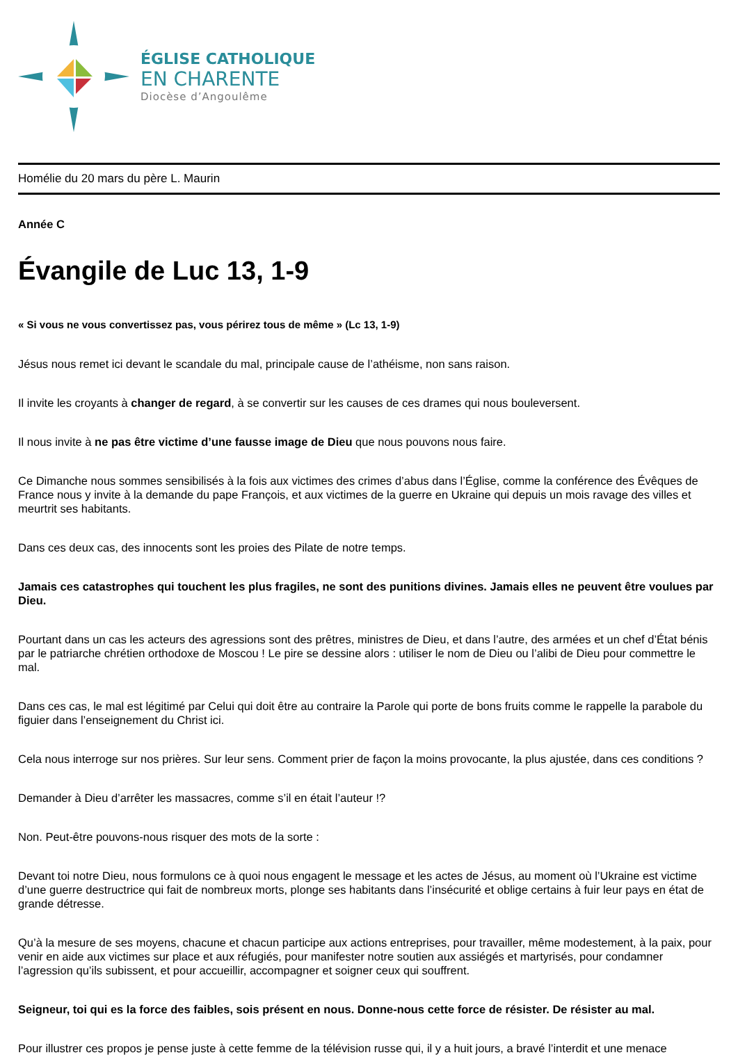ÉGLISE CATHOLIQUE
EN CHARENTE
Diocèse d’Angoulême
Homélie du 20 mars du père L. Maurin
Année C
Évangile de Luc 13, 1-9
« Si vous ne vous convertissez pas, vous périrez tous de même » (Lc 13, 1-9)
Jésus nous remet ici devant le scandale du mal, principale cause de l’athéisme, non sans raison.
Il invite les croyants à changer de regard, à se convertir sur les causes de ces drames qui nous bouleversent.
Il nous invite à ne pas être victime d’une fausse image de Dieu que nous pouvons nous faire.
Ce Dimanche nous sommes sensibilisés à la fois aux victimes des crimes d’abus dans l’Église, comme la conférence des Évêques de France nous y invite à la demande du pape François, et aux victimes de la guerre en Ukraine qui depuis un mois ravage des villes et meurtrit ses habitants.
Dans ces deux cas, des innocents sont les proies des Pilate de notre temps.
Jamais ces catastrophes qui touchent les plus fragiles, ne sont des punitions divines. Jamais elles ne peuvent être voulues par Dieu.
Pourtant dans un cas les acteurs des agressions sont des prêtres, ministres de Dieu, et dans l’autre, des armées et un chef d’État bénis par le patriarche chrétien orthodoxe de Moscou ! Le pire se dessine alors : utiliser le nom de Dieu ou l’alibi de Dieu pour commettre le mal.
Dans ces cas, le mal est légitimé par Celui qui doit être au contraire la Parole qui porte de bons fruits comme le rappelle la parabole du figuier dans l’enseignement du Christ ici.
Cela nous interroge sur nos prières. Sur leur sens. Comment prier de façon la moins provocante, la plus ajustée, dans ces conditions ?
Demander à Dieu d’arrêter les massacres, comme s’il en était l’auteur !?
Non. Peut-être pouvons-nous risquer des mots de la sorte :
Devant toi notre Dieu, nous formulons ce à quoi nous engagent le message et les actes de Jésus, au moment où l’Ukraine est victime d’une guerre destructrice qui fait de nombreux morts, plonge ses habitants dans l’insécurité et oblige certains à fuir leur pays en état de grande détresse.
Qu’à la mesure de ses moyens, chacune et chacun participe aux actions entreprises, pour travailler, même modestement, à la paix, pour venir en aide aux victimes sur place et aux réfugiés, pour manifester notre soutien aux assiégés et martyrisés, pour condamner l’agression qu’ils subissent, et pour accueillir, accompagner et soigner ceux qui souffrent.
Seigneur, toi qui es la force des faibles, sois présent en nous. Donne-nous cette force de résister. De résister au mal.
Pour illustrer ces propos je pense juste à cette femme de la télévision russe qui, il y a huit jours, a bravé l’interdit et une menace